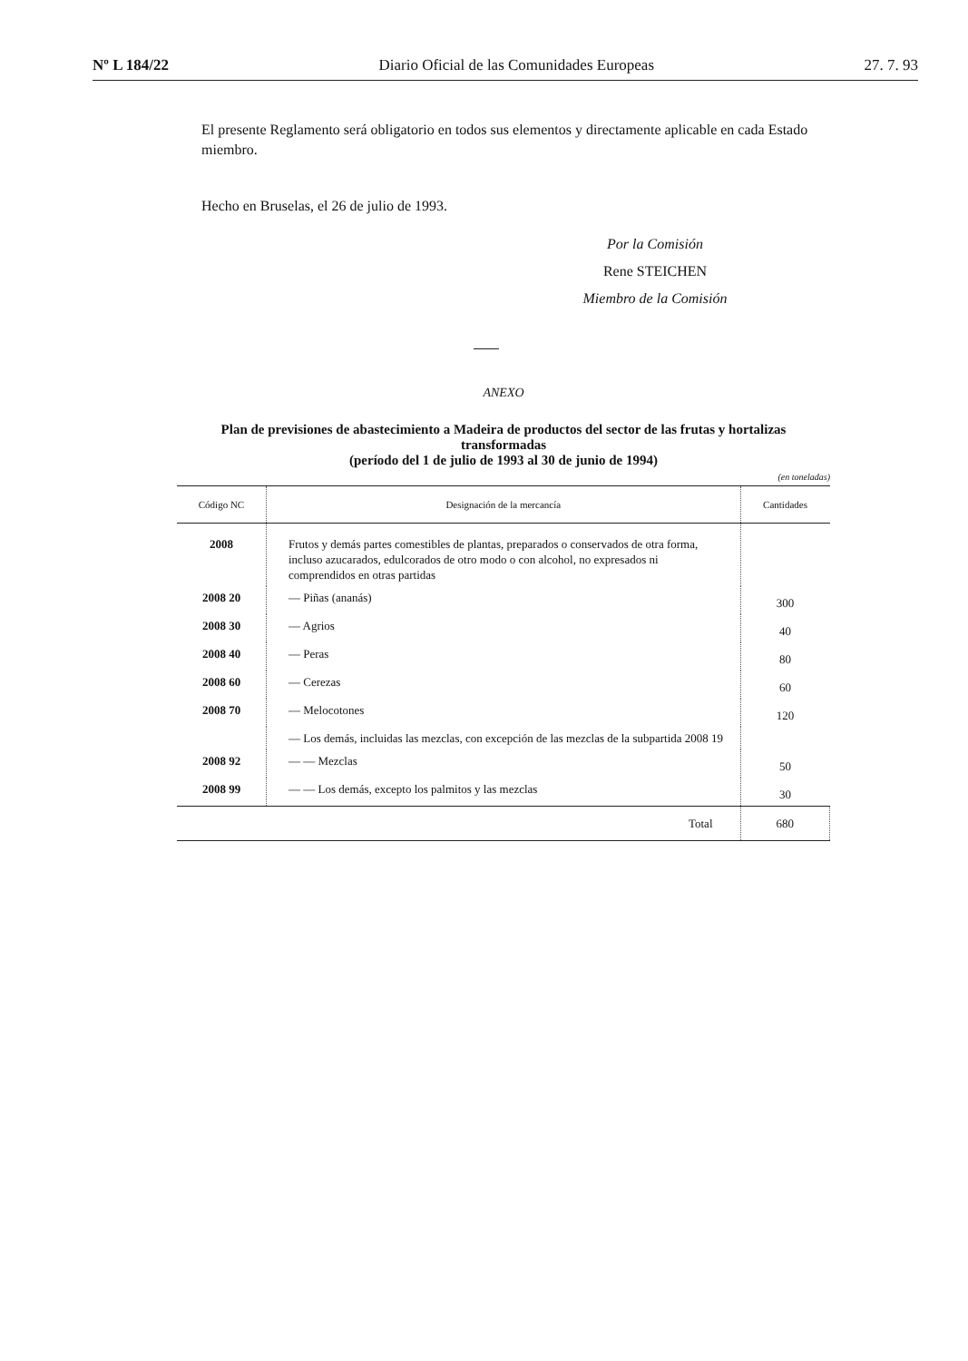Nº L 184/22 Diario Oficial de las Comunidades Europeas 27. 7. 93
El presente Reglamento será obligatorio en todos sus elementos y directamente aplicable en cada Estado miembro.
Hecho en Bruselas, el 26 de julio de 1993.
Por la Comisión
Rene STEICHEN
Miembro de la Comisión
ANEXO
Plan de previsiones de abastecimiento a Madeira de productos del sector de las frutas y hortalizas transformadas
(período del 1 de julio de 1993 al 30 de junio de 1994)
(en toneladas)
| Código NC | Designación de la mercancía | Cantidades |
| --- | --- | --- |
| 2008 | Frutos y demás partes comestibles de plantas, preparados o conservados de otra forma, incluso azucarados, edulcorados de otro modo o con alcohol, no expresados ni comprendidos en otras partidas | |
| 2008 20 | — Piñas (ananás) | 300 |
| 2008 30 | — Agrios | 40 |
| 2008 40 | — Peras | 80 |
| 2008 60 | — Cerezas | 60 |
| 2008 70 | — Melocotones | 120 |
| | — Los demás, incluidas las mezclas, con excepción de las mezclas de la subpartida 2008 19 | |
| 2008 92 | — — Mezclas | 50 |
| 2008 99 | — — Los demás, excepto los palmitos y las mezclas | 30 |
| | Total | 680 |